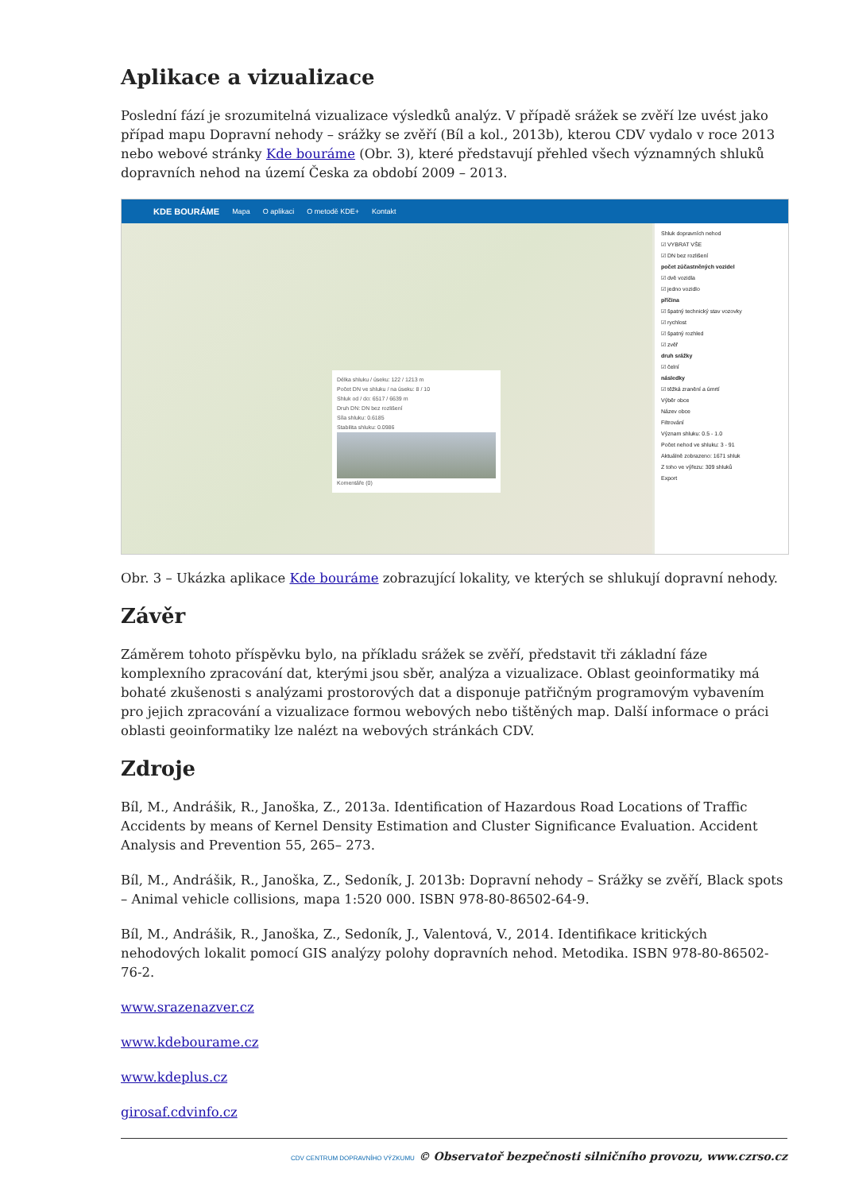Aplikace a vizualizace
Poslední fází je srozumitelná vizualizace výsledků analýz. V případě srážek se zvěří lze uvést jako případ mapu Dopravní nehody – srážky se zvěří (Bíl a kol., 2013b), kterou CDV vydalo v roce 2013 nebo webové stránky Kde bouráme (Obr. 3), které představují přehled všech významných shluků dopravních nehod na území Česka za období 2009 – 2013.
KDE BOURÁME Mapa O aplikaci O metodě KDE+ Kontakt
Délka shluku / úseku: 122 / 1213 m
Počet DN ve shluku / na úseku: 8 / 10
Shluk od / do: 6517 / 6639 m
Druh DN: DN bez rozlišení
Síla shluku: 0.6185
Stabilita shluku: 0.0986
Komentáře (0)
Shluk dopravních nehod
☑ VYBRAT VŠE
☑ DN bez rozlišení
počet zúčastněných vozidel
☑ dvě vozidla
☑ jedno vozidlo
příčina
☑ špatný technický stav vozovky
☑ rychlost
☑ špatný rozhled
☑ zvěř
druh srážky
☑ čelní
následky
☑ těžká zranění a úmrtí
Výběr obce
Název obce
Filtrování
Význam shluku: 0.5 - 1.0
Počet nehod ve shluku: 3 - 91
Aktuálně zobrazeno: 1671 shluk
Z toho ve výřezu: 309 shluků
Export
Obr. 3 – Ukázka aplikace Kde bouráme zobrazující lokality, ve kterých se shlukují dopravní nehody.
Závěr
Záměrem tohoto příspěvku bylo, na příkladu srážek se zvěří, představit tři základní fáze komplexního zpracování dat, kterými jsou sběr, analýza a vizualizace. Oblast geoinformatiky má bohaté zkušenosti s analýzami prostorových dat a disponuje patřičným programovým vybavením pro jejich zpracování a vizualizace formou webových nebo tištěných map. Další informace o práci oblasti geoinformatiky lze nalézt na webových stránkách CDV.
Zdroje
Bíl, M., Andrášik, R., Janoška, Z., 2013a. Identification of Hazardous Road Locations of Traffic Accidents by means of Kernel Density Estimation and Cluster Significance Evaluation. Accident Analysis and Prevention 55, 265– 273.
Bíl, M., Andrášik, R., Janoška, Z., Sedoník, J. 2013b: Dopravní nehody – Srážky se zvěří, Black spots – Animal vehicle collisions, mapa 1:520 000. ISBN 978-80-86502-64-9.
Bíl, M., Andrášik, R., Janoška, Z., Sedoník, J., Valentová, V., 2014. Identifikace kritických nehodových lokalit pomocí GIS analýzy polohy dopravních nehod. Metodika. ISBN 978-80-86502-76-2.
www.srazenazver.cz
www.kdebourame.cz
www.kdeplus.cz
girosaf.cdvinfo.cz
CDV CENTRUM DOPRAVNÍHO VÝZKUMU © Observatoř bezpečnosti silničního provozu, www.czrso.cz